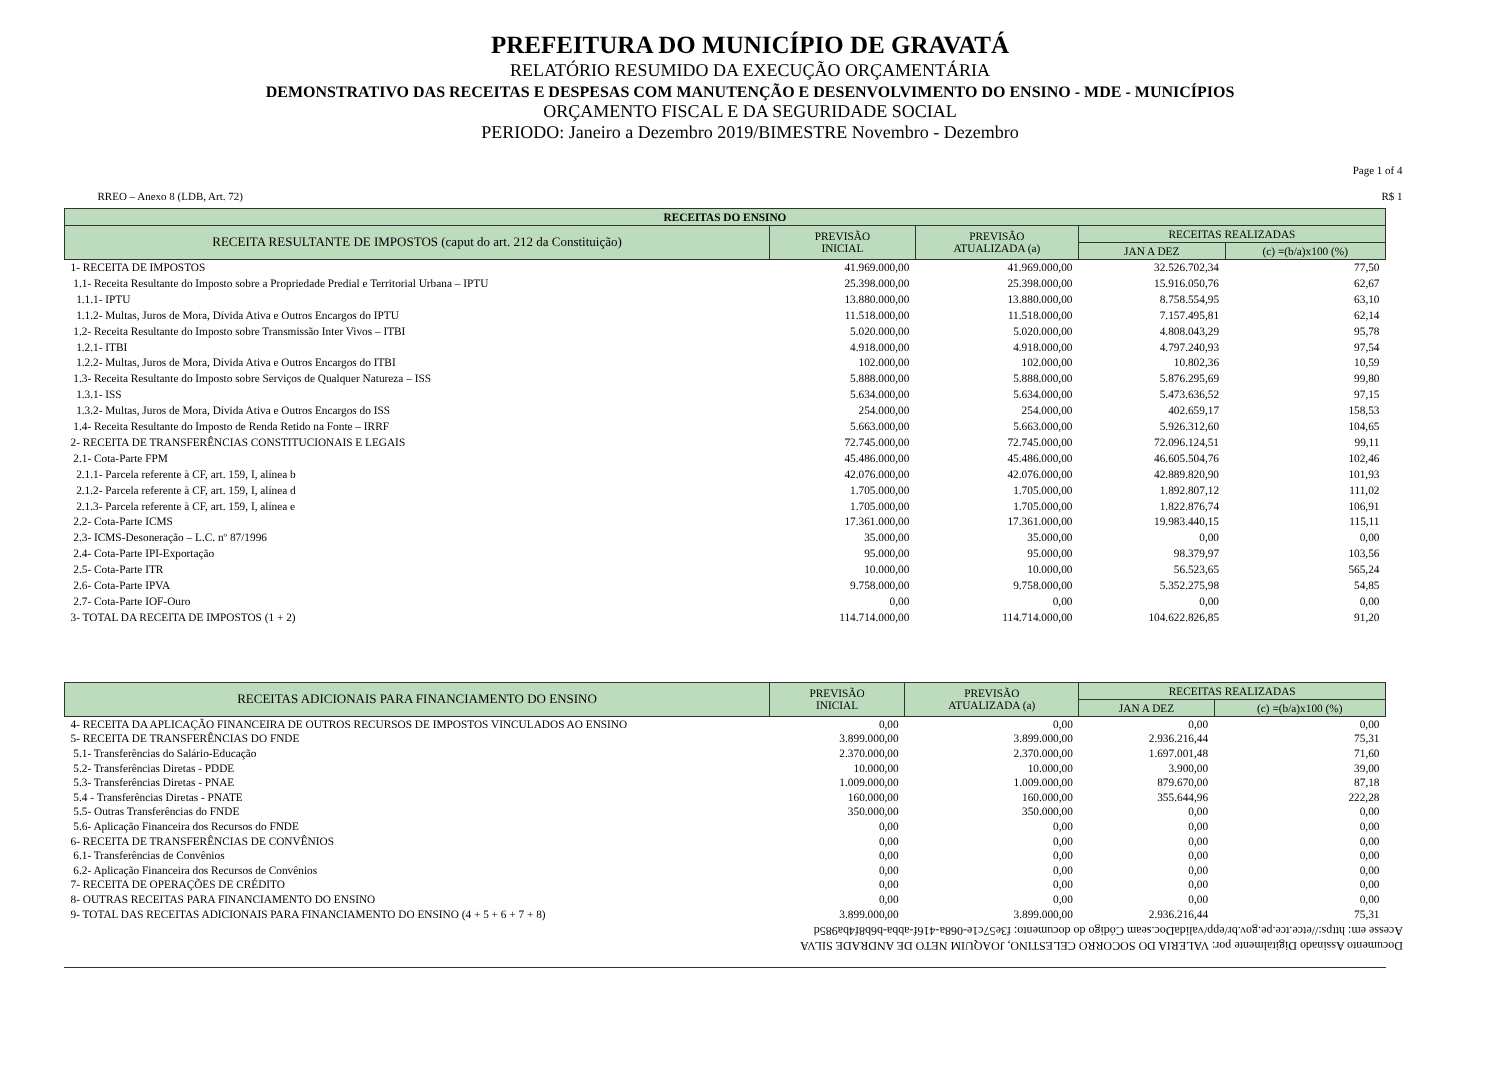PREFEITURA DO MUNICÍPIO DE GRAVATÁ
RELATÓRIO RESUMIDO DA EXECUÇÃO ORÇAMENTÁRIA
DEMONSTRATIVO DAS RECEITAS E DESPESAS COM MANUTENÇÃO E DESENVOLVIMENTO DO ENSINO - MDE - MUNICÍPIOS
ORÇAMENTO FISCAL E DA SEGURIDADE SOCIAL
PERIODO: Janeiro a Dezembro 2019/BIMESTRE Novembro - Dezembro
Page 1 of 4
RREO – Anexo 8 (LDB, Art. 72) R$ 1
| RECEITAS DO ENSINO | | | | |
| --- | --- | --- | --- | --- |
| RECEITA RESULTANTE DE IMPOSTOS (caput do art. 212 da Constituição) | PREVISÃO INICIAL | PREVISÃO ATUALIZADA (a) | RECEITAS REALIZADAS | |
| | | | JAN A DEZ | (c) =(b/a)x100 (%) |
| 1- RECEITA DE IMPOSTOS | 41.969.000,00 | 41.969.000,00 | 32.526.702,34 | 77,50 |
| 1.1- Receita Resultante do Imposto sobre a Propriedade Predial e Territorial Urbana – IPTU | 25.398.000,00 | 25.398.000,00 | 15.916.050,76 | 62,67 |
| 1.1.1- IPTU | 13.880.000,00 | 13.880.000,00 | 8.758.554,95 | 63,10 |
| 1.1.2- Multas, Juros de Mora, Dívida Ativa e Outros Encargos do IPTU | 11.518.000,00 | 11.518.000,00 | 7.157.495,81 | 62,14 |
| 1.2- Receita Resultante do Imposto sobre Transmissão Inter Vivos – ITBI | 5.020.000,00 | 5.020.000,00 | 4.808.043,29 | 95,78 |
| 1.2.1- ITBI | 4.918.000,00 | 4.918.000,00 | 4.797.240,93 | 97,54 |
| 1.2.2- Multas, Juros de Mora, Dívida Ativa e Outros Encargos do ITBI | 102.000,00 | 102.000,00 | 10.802,36 | 10,59 |
| 1.3- Receita Resultante do Imposto sobre Serviços de Qualquer Natureza – ISS | 5.888.000,00 | 5.888.000,00 | 5.876.295,69 | 99,80 |
| 1.3.1- ISS | 5.634.000,00 | 5.634.000,00 | 5.473.636,52 | 97,15 |
| 1.3.2- Multas, Juros de Mora, Dívida Ativa e Outros Encargos do ISS | 254.000,00 | 254.000,00 | 402.659,17 | 158,53 |
| 1.4- Receita Resultante do Imposto de Renda Retido na Fonte – IRRF | 5.663.000,00 | 5.663.000,00 | 5.926.312,60 | 104,65 |
| 2- RECEITA DE TRANSFERÊNCIAS CONSTITUCIONAIS E LEGAIS | 72.745.000,00 | 72.745.000,00 | 72.096.124,51 | 99,11 |
| 2.1- Cota-Parte FPM | 45.486.000,00 | 45.486.000,00 | 46.605.504,76 | 102,46 |
| 2.1.1- Parcela referente à CF, art. 159, I, alínea b | 42.076.000,00 | 42.076.000,00 | 42.889.820,90 | 101,93 |
| 2.1.2- Parcela referente à CF, art. 159, I, alínea d | 1.705.000,00 | 1.705.000,00 | 1.892.807,12 | 111,02 |
| 2.1.3- Parcela referente à CF, art. 159, I, alínea e | 1.705.000,00 | 1.705.000,00 | 1.822.876,74 | 106,91 |
| 2.2- Cota-Parte ICMS | 17.361.000,00 | 17.361.000,00 | 19.983.440,15 | 115,11 |
| 2.3- ICMS-Desoneração – L.C. nº 87/1996 | 35.000,00 | 35.000,00 | 0,00 | 0,00 |
| 2.4- Cota-Parte IPI-Exportação | 95.000,00 | 95.000,00 | 98.379,97 | 103,56 |
| 2.5- Cota-Parte ITR | 10.000,00 | 10.000,00 | 56.523,65 | 565,24 |
| 2.6- Cota-Parte IPVA | 9.758.000,00 | 9.758.000,00 | 5.352.275,98 | 54,85 |
| 2.7- Cota-Parte IOF-Ouro | 0,00 | 0,00 | 0,00 | 0,00 |
| 3- TOTAL DA RECEITA DE IMPOSTOS (1 + 2) | 114.714.000,00 | 114.714.000,00 | 104.622.826,85 | 91,20 |
| RECEITAS ADICIONAIS PARA FINANCIAMENTO DO ENSINO | PREVISÃO INICIAL | PREVISÃO ATUALIZADA (a) | RECEITAS REALIZADAS | |
| --- | --- | --- | --- | --- |
| | | | JAN A DEZ | (c) =(b/a)x100 (%) |
| 4- RECEITA DA APLICAÇÃO FINANCEIRA DE OUTROS RECURSOS DE IMPOSTOS VINCULADOS AO ENSINO | 0,00 | 0,00 | 0,00 | 0,00 |
| 5- RECEITA DE TRANSFERÊNCIAS DO FNDE | 3.899.000,00 | 3.899.000,00 | 2.936.216,44 | 75,31 |
| 5.1- Transferências do Salário-Educação | 2.370.000,00 | 2.370.000,00 | 1.697.001,48 | 71,60 |
| 5.2- Transferências Diretas - PDDE | 10.000,00 | 10.000,00 | 3.900,00 | 39,00 |
| 5.3- Transferências Diretas - PNAE | 1.009.000,00 | 1.009.000,00 | 879.670,00 | 87,18 |
| 5.4 - Transferências Diretas - PNATE | 160.000,00 | 160.000,00 | 355.644,96 | 222,28 |
| 5.5- Outras Transferências do FNDE | 350.000,00 | 350.000,00 | 0,00 | 0,00 |
| 5.6- Aplicação Financeira dos Recursos do FNDE | 0,00 | 0,00 | 0,00 | 0,00 |
| 6- RECEITA DE TRANSFERÊNCIAS DE CONVÊNIOS | 0,00 | 0,00 | 0,00 | 0,00 |
| 6.1- Transferências de Convênios | 0,00 | 0,00 | 0,00 | 0,00 |
| 6.2- Aplicação Financeira dos Recursos de Convênios | 0,00 | 0,00 | 0,00 | 0,00 |
| 7- RECEITA DE OPERAÇÕES DE CRÉDITO | 0,00 | 0,00 | 0,00 | 0,00 |
| 8- OUTRAS RECEITAS PARA FINANCIAMENTO DO ENSINO | 0,00 | 0,00 | 0,00 | 0,00 |
| 9- TOTAL DAS RECEITAS ADICIONAIS PARA FINANCIAMENTO DO ENSINO (4 + 5 + 6 + 7 + 8) | 3.899.000,00 | 3.899.000,00 | 2.936.216,44 | 75,31 |
Documento Assinado Digitalmente por: VALERIA DO SOCORRO CELESTINO, JOAQUIM NETO DE ANDRADE SILVA
Acesse em: https://etce.tce.pe.gov.br/epp/validaDoc.seam Código do documento: f3e57c1e-068a-416f-abba-b6b8f4ba985d